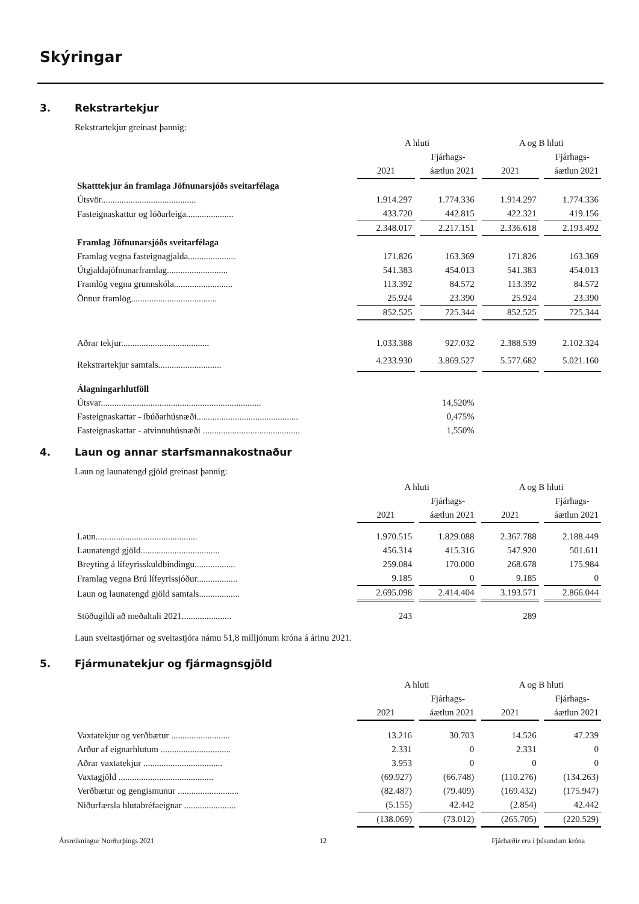Skýringar
3. Rekstrartekjur
Rekstrartekjur greinast þannig:
| | A hluti | | A og B hluti | |
| --- | --- | --- | --- | --- |
| | | Fjárhags- | | Fjárhags- |
| | 2021 | áætlun 2021 | 2021 | áætlun 2021 |
| Skatttekjur án framlaga Jöfnunarsjóðs sveitarfélaga | | | | |
| Útsvör.......................................... | 1.914.297 | 1.774.336 | 1.914.297 | 1.774.336 |
| Fasteignaskattur og lóðarleiga..................... | 433.720 | 442.815 | 422.321 | 419.156 |
| | 2.348.017 | 2.217.151 | 2.336.618 | 2.193.492 |
| Framlag Jöfnunarsjóðs sveitarfélaga | | | | |
| Framlag vegna fasteignagjalda..................... | 171.826 | 163.369 | 171.826 | 163.369 |
| Útgjaldajöfnunarframlag........................... | 541.383 | 454.013 | 541.383 | 454.013 |
| Framlög vegna grunnskóla.......................... | 113.392 | 84.572 | 113.392 | 84.572 |
| Önnur framlög...................................... | 25.924 | 23.390 | 25.924 | 23.390 |
| | 852.525 | 725.344 | 852.525 | 725.344 |
| Aðrar tekjur....................................... | 1.033.388 | 927.032 | 2.388.539 | 2.102.324 |
| Rekstrartekjur samtals............................ | 4.233.930 | 3.869.527 | 5.577.682 | 5.021.160 |
| Álagningarhlutföll | | | | |
| Útsvar....................................................................... | | 14,520% | | |
| Fasteignaskattar - íbúðarhúsnæði............................................. | | 0,475% | | |
| Fasteignaskattar - atvinnuhúsnæði ........................................... | | 1,550% | | |
4. Laun og annar starfsmannakostnaður
Laun og launatengd gjöld greinast þannig:
| | A hluti | | A og B hluti | |
| --- | --- | --- | --- | --- |
| | | Fjárhags- | | Fjárhags- |
| | 2021 | áætlun 2021 | 2021 | áætlun 2021 |
| Laun............................................. | 1.970.515 | 1.829.088 | 2.367.788 | 2.188.449 |
| Launatengd gjöld................................... | 456.314 | 415.316 | 547.920 | 501.611 |
| Breyting á lífeyrisskuldbindingu.................. | 259.084 | 170.000 | 268.678 | 175.984 |
| Framlag vegna Brú lífeyrissjóður.................. | 9.185 | 0 | 9.185 | 0 |
| Laun og launatengd gjöld samtals.................. | 2.695.098 | 2.414.404 | 3.193.571 | 2.866.044 |
| Stöðugildi að meðaltali 2021...................... | 243 | | 289 | |
Laun sveitastjórnar og sveitastjóra námu 51,8 milljónum króna á árinu 2021.
5. Fjármunatekjur og fjármagnsgjöld
| | A hluti | | A og B hluti | |
| --- | --- | --- | --- | --- |
| | | Fjárhags- | | Fjárhags- |
| | 2021 | áætlun 2021 | 2021 | áætlun 2021 |
| Vaxtatekjur og verðbætur .......................... | 13.216 | 30.703 | 14.526 | 47.239 |
| Arður af eignarhlutum ............................... | 2.331 | 0 | 2.331 | 0 |
| Aðrar vaxtatekjur ................................... | 3.953 | 0 | 0 | 0 |
| Vaxtagjöld .......................................... | (69.927) | (66.748) | (110.276) | (134.263) |
| Verðbætur og gengismunur ........................... | (82.487) | (79.409) | (169.432) | (175.947) |
| Niðurfærsla hlutabréfaeignar ....................... | (5.155) | 42.442 | (2.854) | 42.442 |
| | (138.069) | (73.012) | (265.705) | (220.529) |
Ársreikningur Norðurþings 2021 12 Fjárhæðir eru í þúsundum króna